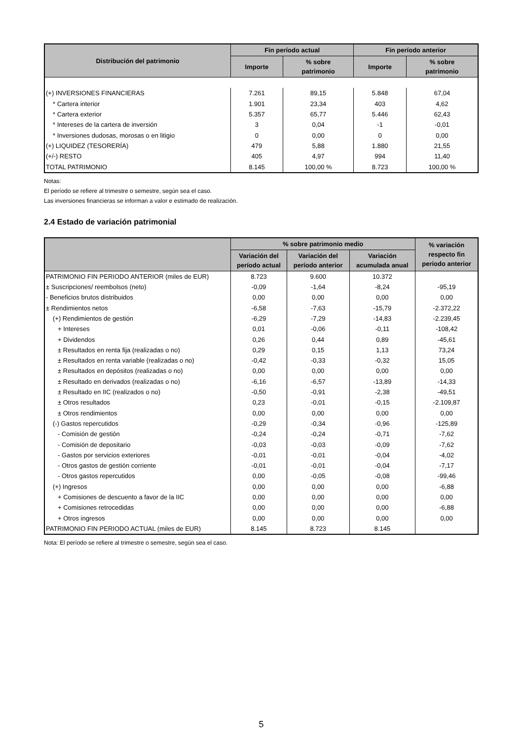| Distribución del patrimonio | Fin período actual | | Fin período anterior | |
| --- | --- | --- | --- | --- |
| | Importe | % sobre patrimonio | Importe | % sobre patrimonio |
| (+) INVERSIONES FINANCIERAS | 7.261 | 89,15 | 5.848 | 67,04 |
| * Cartera interior | 1.901 | 23,34 | 403 | 4,62 |
| * Cartera exterior | 5.357 | 65,77 | 5.446 | 62,43 |
| * Intereses de la cartera de inversión | 3 | 0,04 | -1 | -0,01 |
| * Inversiones dudosas, morosas o en litigio | 0 | 0,00 | 0 | 0,00 |
| (+) LIQUIDEZ (TESORERÍA) | 479 | 5,88 | 1.880 | 21,55 |
| (+/-) RESTO | 405 | 4,97 | 994 | 11,40 |
| TOTAL PATRIMONIO | 8.145 | 100,00 % | 8.723 | 100,00 % |
Notas:
El período se refiere al trimestre o semestre, según sea el caso.
Las inversiones financieras se informan a valor e estimado de realización.
2.4 Estado de variación patrimonial
| | % sobre patrimonio medio | | | % variación respecto fin periodo anterior |
| --- | --- | --- | --- | --- |
| | Variación del período actual | Variación del período anterior | Variación acumulada anual | |
| PATRIMONIO FIN PERIODO ANTERIOR (miles de EUR) | 8.723 | 9.600 | 10.372 | |
| ± Suscripciones/ reembolsos (neto) | -0,09 | -1,64 | -8,24 | -95,19 |
| - Beneficios brutos distribuidos | 0,00 | 0,00 | 0,00 | 0,00 |
| ± Rendimientos netos | -6,58 | -7,63 | -15,79 | -2.372,22 |
| (+) Rendimientos de gestión | -6,29 | -7,29 | -14,83 | -2.239,45 |
| + Intereses | 0,01 | -0,06 | -0,11 | -108,42 |
| + Dividendos | 0,26 | 0,44 | 0,89 | -45,61 |
| ± Resultados en renta fija (realizadas o no) | 0,29 | 0,15 | 1,13 | 73,24 |
| ± Resultados en renta variable (realizadas o no) | -0,42 | -0,33 | -0,32 | 15,05 |
| ± Resultados en depósitos (realizadas o no) | 0,00 | 0,00 | 0,00 | 0,00 |
| ± Resultado en derivados (realizadas o no) | -6,16 | -6,57 | -13,89 | -14,33 |
| ± Resultado en IIC (realizados o no) | -0,50 | -0,91 | -2,38 | -49,51 |
| ± Otros resultados | 0,23 | -0,01 | -0,15 | -2.109,87 |
| ± Otros rendimientos | 0,00 | 0,00 | 0,00 | 0,00 |
| (-) Gastos repercutidos | -0,29 | -0,34 | -0,96 | -125,89 |
| - Comisión de gestión | -0,24 | -0,24 | -0,71 | -7,62 |
| - Comisión de depositario | -0,03 | -0,03 | -0,09 | -7,62 |
| - Gastos por servicios exteriores | -0,01 | -0,01 | -0,04 | -4,02 |
| - Otros gastos de gestión corriente | -0,01 | -0,01 | -0,04 | -7,17 |
| - Otros gastos repercutidos | 0,00 | -0,05 | -0,08 | -99,46 |
| (+) Ingresos | 0,00 | 0,00 | 0,00 | -6,88 |
| + Comisiones de descuento a favor de la IIC | 0,00 | 0,00 | 0,00 | 0,00 |
| + Comisiones retrocedidas | 0,00 | 0,00 | 0,00 | -6,88 |
| + Otros ingresos | 0,00 | 0,00 | 0,00 | 0,00 |
| PATRIMONIO FIN PERIODO ACTUAL (miles de EUR) | 8.145 | 8.723 | 8.145 | |
Nota: El período se refiere al trimestre o semestre, según sea el caso.
5